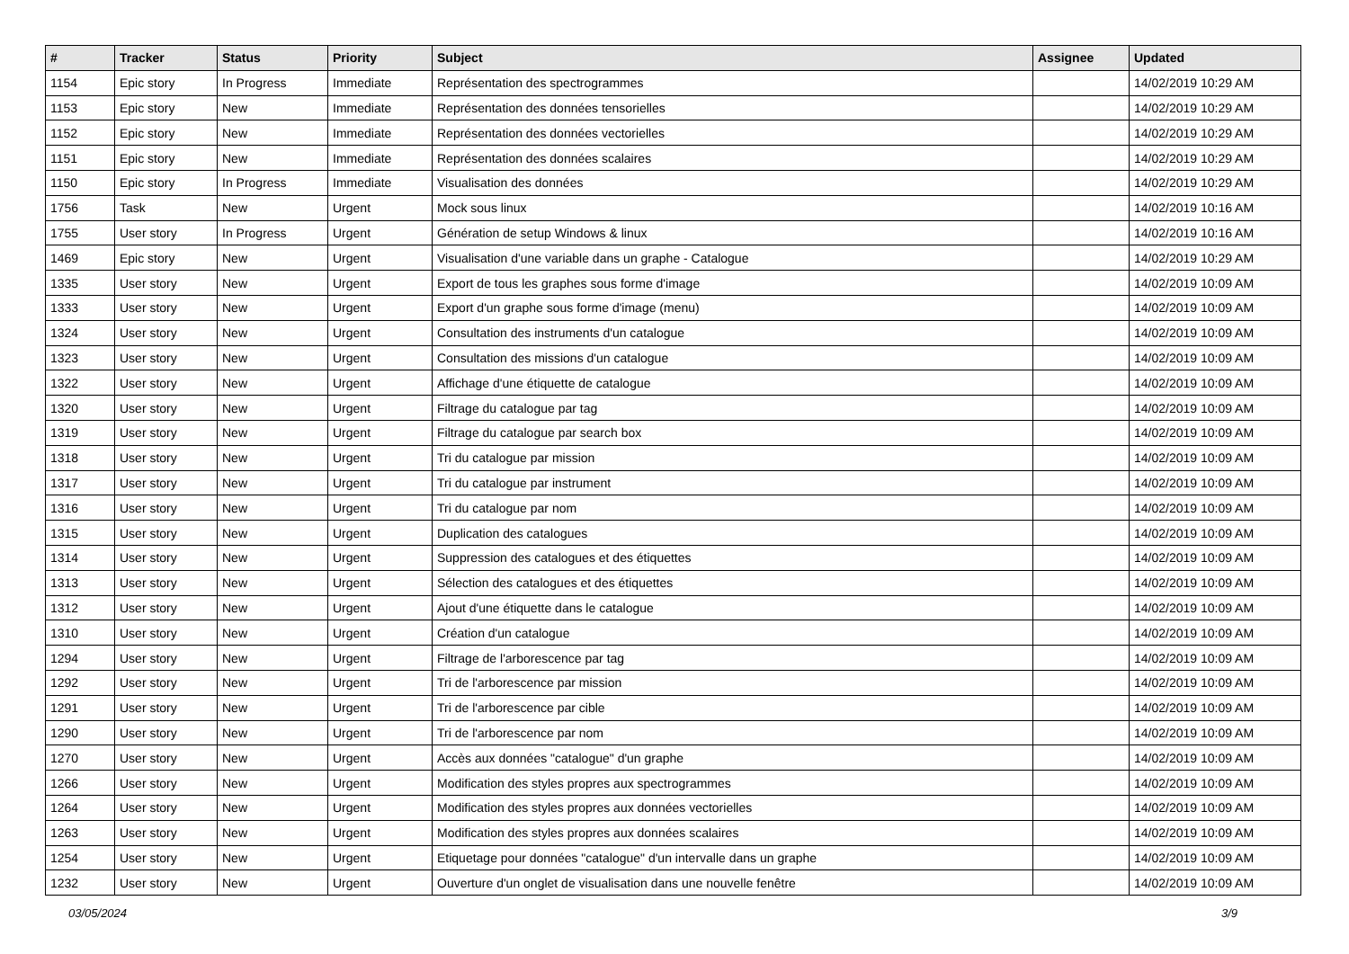| # | Tracker | Status | Priority | Subject | Assignee | Updated |
| --- | --- | --- | --- | --- | --- | --- |
| 1154 | Epic story | In Progress | Immediate | Représentation des spectrogrammes | | 14/02/2019 10:29 AM |
| 1153 | Epic story | New | Immediate | Représentation des données tensorielles | | 14/02/2019 10:29 AM |
| 1152 | Epic story | New | Immediate | Représentation des données vectorielles | | 14/02/2019 10:29 AM |
| 1151 | Epic story | New | Immediate | Représentation des données scalaires | | 14/02/2019 10:29 AM |
| 1150 | Epic story | In Progress | Immediate | Visualisation des données | | 14/02/2019 10:29 AM |
| 1756 | Task | New | Urgent | Mock sous linux | | 14/02/2019 10:16 AM |
| 1755 | User story | In Progress | Urgent | Génération de setup Windows & linux | | 14/02/2019 10:16 AM |
| 1469 | Epic story | New | Urgent | Visualisation d'une variable dans un graphe - Catalogue | | 14/02/2019 10:29 AM |
| 1335 | User story | New | Urgent | Export de tous les graphes sous forme d'image | | 14/02/2019 10:09 AM |
| 1333 | User story | New | Urgent | Export d'un graphe sous forme d'image (menu) | | 14/02/2019 10:09 AM |
| 1324 | User story | New | Urgent | Consultation des instruments d'un catalogue | | 14/02/2019 10:09 AM |
| 1323 | User story | New | Urgent | Consultation des missions d'un catalogue | | 14/02/2019 10:09 AM |
| 1322 | User story | New | Urgent | Affichage d'une étiquette de catalogue | | 14/02/2019 10:09 AM |
| 1320 | User story | New | Urgent | Filtrage du catalogue par tag | | 14/02/2019 10:09 AM |
| 1319 | User story | New | Urgent | Filtrage du catalogue par search box | | 14/02/2019 10:09 AM |
| 1318 | User story | New | Urgent | Tri du catalogue par mission | | 14/02/2019 10:09 AM |
| 1317 | User story | New | Urgent | Tri du catalogue par instrument | | 14/02/2019 10:09 AM |
| 1316 | User story | New | Urgent | Tri du catalogue par nom | | 14/02/2019 10:09 AM |
| 1315 | User story | New | Urgent | Duplication des catalogues | | 14/02/2019 10:09 AM |
| 1314 | User story | New | Urgent | Suppression des catalogues et des étiquettes | | 14/02/2019 10:09 AM |
| 1313 | User story | New | Urgent | Sélection des catalogues et des étiquettes | | 14/02/2019 10:09 AM |
| 1312 | User story | New | Urgent | Ajout d'une étiquette dans le catalogue | | 14/02/2019 10:09 AM |
| 1310 | User story | New | Urgent | Création d'un catalogue | | 14/02/2019 10:09 AM |
| 1294 | User story | New | Urgent | Filtrage de l'arborescence par tag | | 14/02/2019 10:09 AM |
| 1292 | User story | New | Urgent | Tri de l'arborescence par mission | | 14/02/2019 10:09 AM |
| 1291 | User story | New | Urgent | Tri de l'arborescence par cible | | 14/02/2019 10:09 AM |
| 1290 | User story | New | Urgent | Tri de l'arborescence par nom | | 14/02/2019 10:09 AM |
| 1270 | User story | New | Urgent | Accès aux données "catalogue" d'un graphe | | 14/02/2019 10:09 AM |
| 1266 | User story | New | Urgent | Modification des styles propres aux spectrogrammes | | 14/02/2019 10:09 AM |
| 1264 | User story | New | Urgent | Modification des styles propres aux données vectorielles | | 14/02/2019 10:09 AM |
| 1263 | User story | New | Urgent | Modification des styles propres aux données scalaires | | 14/02/2019 10:09 AM |
| 1254 | User story | New | Urgent | Etiquetage pour données "catalogue" d'un intervalle dans un graphe | | 14/02/2019 10:09 AM |
| 1232 | User story | New | Urgent | Ouverture d'un onglet de visualisation dans une nouvelle fenêtre | | 14/02/2019 10:09 AM |
03/05/2024 3/9